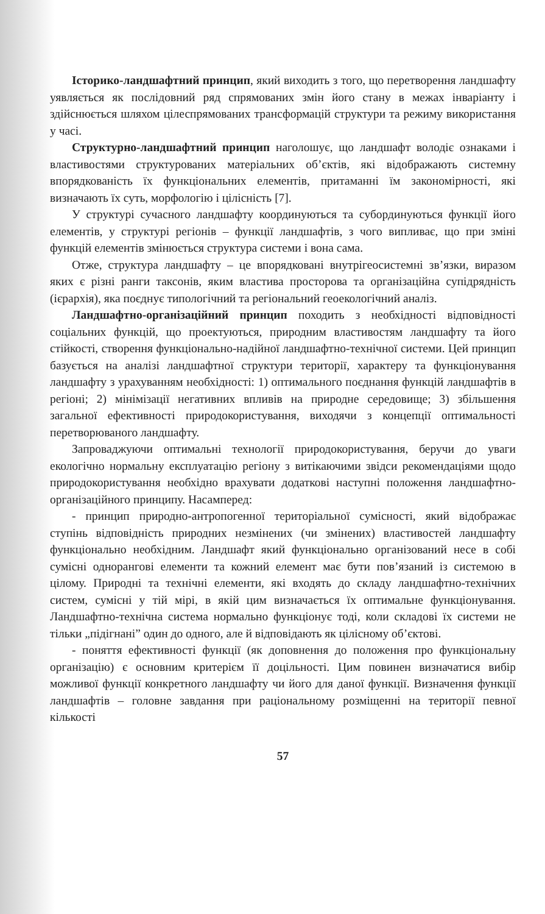Історико-ландшафтний принцип, який виходить з того, що перетворення ландшафту уявляється як послідовний ряд спрямованих змін його стану в межах інваріанту і здійснюється шляхом цілеспрямованих трансформацій структури та режиму використання у часі.
Структурно-ландшафтний принцип наголошує, що ландшафт володіє ознаками і властивостями структурованих матеріальних об’єктів, які відображають системну впорядкованість їх функціональних елементів, притаманні їм закономірності, які визначають їх суть, морфологію і цілісність [7].
У структурі сучасного ландшафту координуються та субординуються функції його елементів, у структурі регіонів – функції ландшафтів, з чого випливає, що при зміні функцій елементів змінюється структура системи і вона сама.
Отже, структура ландшафту – це впорядковані внутрігеосистемні зв’язки, виразом яких є різні ранги таксонів, яким властива просторова та організаційна супідрядність (ієрархія), яка поєднує типологічний та регіональний геоекологічний аналіз.
Ландшафтно-організаційний принцип походить з необхідності відповідності соціальних функцій, що проектуються, природним властивостям ландшафту та його стійкості, створення функціонально-надійної ландшафтно-технічної системи. Цей принцип базується на аналізі ландшафтної структури території, характеру та функціонування ландшафту з урахуванням необхідності: 1) оптимального поєднання функцій ландшафтів в регіоні; 2) мінімізації негативних впливів на природне середовище; 3) збільшення загальної ефективності природокористування, виходячи з концепції оптимальності перетворюваного ландшафту.
Запроваджуючи оптимальні технології природокористування, беручи до уваги екологічно нормальну експлуатацію регіону з витікаючими звідси рекомендаціями щодо природокористування необхідно врахувати додаткові наступні положення ландшафтно-організаційного принципу. Насамперед:
- принцип природно-антропогенної територіальної сумісності, який відображає ступінь відповідність природних незмінених (чи змінених) властивостей ландшафту функціонально необхідним. Ландшафт який функціонально організований несе в собі сумісні однорангові елементи та кожний елемент має бути пов’язаний із системою в цілому. Природні та технічні елементи, які входять до складу ландшафтно-технічних систем, сумісні у тій мірі, в якій цим визначається їх оптимальне функціонування. Ландшафтно-технічна система нормально функціонує тоді, коли складові їх системи не тільки „підігнані” один до одного, але й відповідають як цілісному об’єктові.
- поняття ефективності функції (як доповнення до положення про функціональну організацію) є основним критерієм її доцільності. Цим повинен визначатися вибір можливої функції конкретного ландшафту чи його для даної функції. Визначення функції ландшафтів – головне завдання при раціональному розміщенні на території певної кількості
57